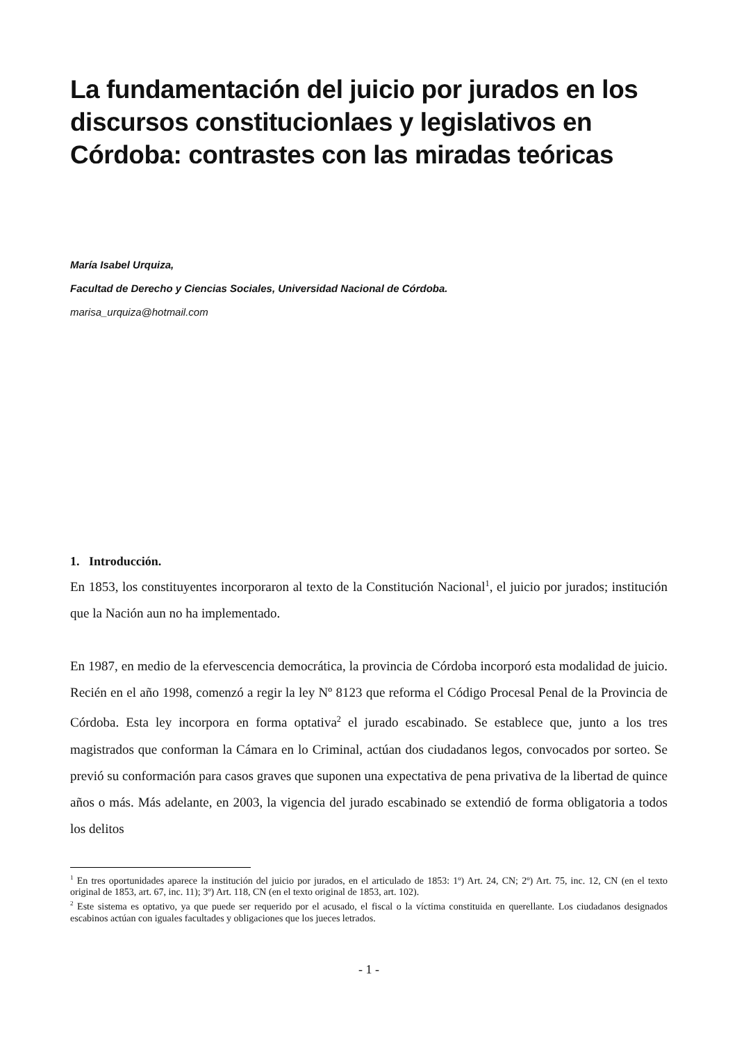La fundamentación del juicio por jurados en los discursos constitucionlaes y legislativos en Córdoba: contrastes con las miradas teóricas
María Isabel Urquiza,
Facultad de Derecho y Ciencias Sociales, Universidad Nacional de Córdoba.
marisa_urquiza@hotmail.com
1. Introducción.
En 1853, los constituyentes incorporaron al texto de la Constitución Nacional<sup>1</sup>, el juicio por jurados; institución que la Nación aun no ha implementado.
En 1987, en medio de la efervescencia democrática, la provincia de Córdoba incorporó esta modalidad de juicio. Recién en el año 1998, comenzó a regir la ley Nº 8123 que reforma el Código Procesal Penal de la Provincia de Córdoba. Esta ley incorpora en forma optativa<sup>2</sup> el jurado escabinado. Se establece que, junto a los tres magistrados que conforman la Cámara en lo Criminal, actúan dos ciudadanos legos, convocados por sorteo. Se previó su conformación para casos graves que suponen una expectativa de pena privativa de la libertad de quince años o más. Más adelante, en 2003, la vigencia del jurado escabinado se extendió de forma obligatoria a todos los delitos
<sup>1</sup> En tres oportunidades aparece la institución del juicio por jurados, en el articulado de 1853: 1º) Art. 24, CN; 2º) Art. 75, inc. 12, CN (en el texto original de 1853, art. 67, inc. 11); 3º) Art. 118, CN (en el texto original de 1853, art. 102).
<sup>2</sup> Este sistema es optativo, ya que puede ser requerido por el acusado, el fiscal o la víctima constituida en querellante. Los ciudadanos designados escabinos actúan con iguales facultades y obligaciones que los jueces letrados.
- 1 -